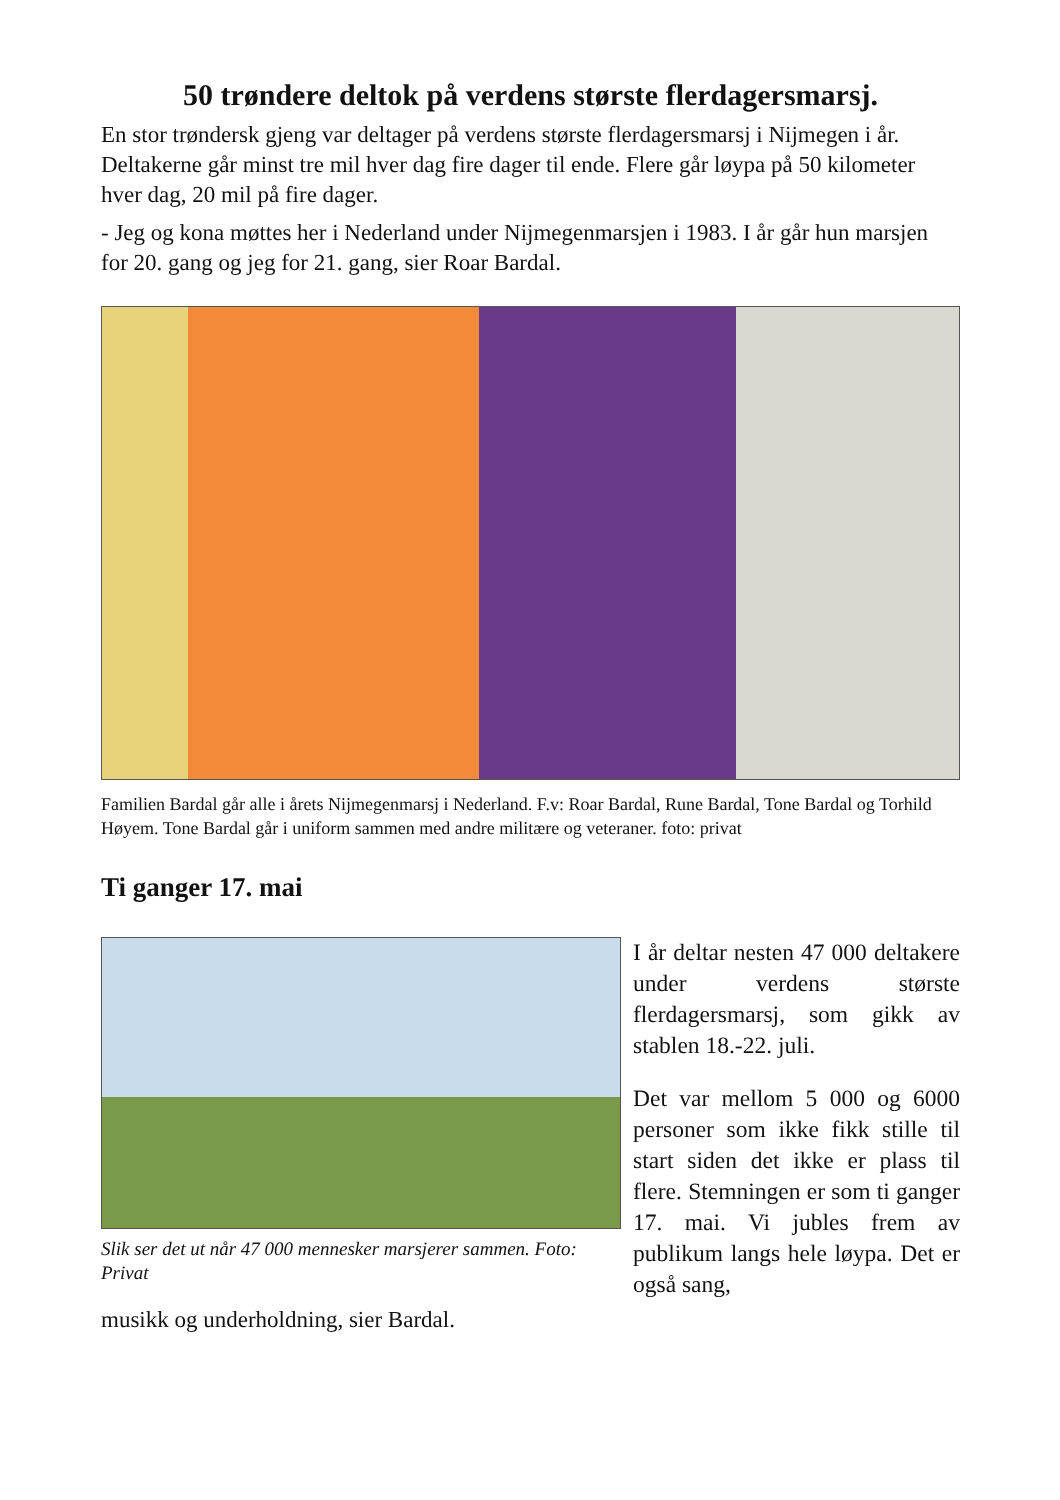50 trøndere deltok på verdens største flerdagersmarsj.
En stor trøndersk gjeng var deltager på verdens største flerdagersmarsj i Nijmegen i år. Deltakerne går minst tre mil hver dag fire dager til ende. Flere går løypa på 50 kilometer hver dag, 20 mil på fire dager.
- Jeg og kona møttes her i Nederland under Nijmegenmarsjen i 1983. I år går hun marsjen for 20. gang og jeg for 21. gang, sier Roar Bardal.
Familien Bardal går alle i årets Nijmegenmarsj i Nederland. F.v: Roar Bardal, Rune Bardal, Tone Bardal og Torhild Høyem. Tone Bardal går i uniform sammen med andre militære og veteraner. foto: privat
Ti ganger 17. mai
Slik ser det ut når 47 000 mennesker marsjerer sammen. Foto: Privat
musikk og underholdning, sier Bardal.
I år deltar nesten 47 000 deltakere under verdens største flerdagersmarsj, som gikk av stablen 18.-22. juli.
Det var mellom 5 000 og 6000 personer som ikke fikk stille til start siden det ikke er plass til flere. Stemningen er som ti ganger 17. mai. Vi jubles frem av publikum langs hele løypa. Det er også sang,